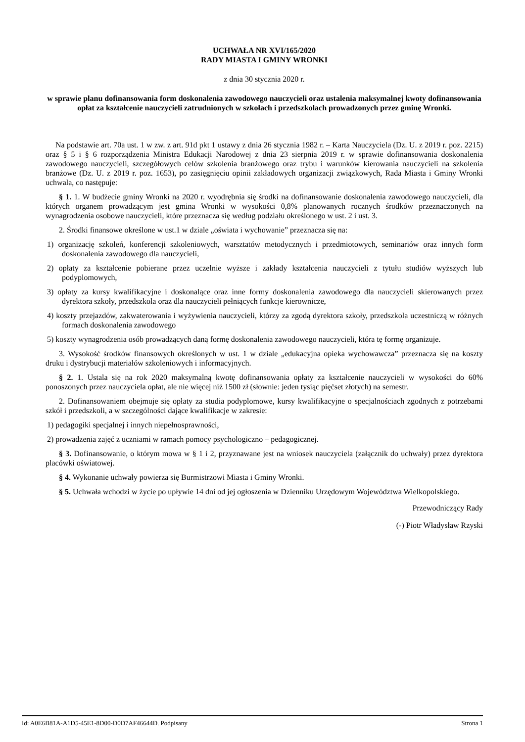UCHWAŁA NR XVI/165/2020
RADY MIASTA I GMINY WRONKI
z dnia 30 stycznia 2020 r.
w sprawie planu dofinansowania form doskonalenia zawodowego nauczycieli oraz ustalenia maksymalnej kwoty dofinansowania opłat za kształcenie nauczycieli zatrudnionych w szkołach i przedszkolach prowadzonych przez gminę Wronki.
Na podstawie art. 70a ust. 1 w zw. z art. 91d pkt 1 ustawy z dnia 26 stycznia 1982 r. – Karta Nauczyciela (Dz. U. z 2019 r. poz. 2215) oraz § 5 i § 6 rozporządzenia Ministra Edukacji Narodowej z dnia 23 sierpnia 2019 r. w sprawie dofinansowania doskonalenia zawodowego nauczycieli, szczegółowych celów szkolenia branżowego oraz trybu i warunków kierowania nauczycieli na szkolenia branżowe (Dz. U. z 2019 r. poz. 1653), po zasięgnięciu opinii zakładowych organizacji związkowych, Rada Miasta i Gminy Wronki uchwala, co następuje:
§ 1. 1. W budżecie gminy Wronki na 2020 r. wyodrębnia się środki na dofinansowanie doskonalenia zawodowego nauczycieli, dla których organem prowadzącym jest gmina Wronki w wysokości 0,8% planowanych rocznych środków przeznaczonych na wynagrodzenia osobowe nauczycieli, które przeznacza się według podziału określonego w ust. 2 i ust. 3.
2. Środki finansowe określone w ust.1 w dziale „oświata i wychowanie” przeznacza się na:
1) organizację szkoleń, konferencji szkoleniowych, warsztatów metodycznych i przedmiotowych, seminariów oraz innych form doskonalenia zawodowego dla nauczycieli,
2) opłaty za kształcenie pobierane przez uczelnie wyższe i zakłady kształcenia nauczycieli z tytułu studiów wyższych lub podyplomowych,
3) opłaty za kursy kwalifikacyjne i doskonalące oraz inne formy doskonalenia zawodowego dla nauczycieli skierowanych przez dyrektora szkoły, przedszkola oraz dla nauczycieli pełniących funkcje kierownicze,
4) koszty przejazdów, zakwaterowania i wyżywienia nauczycieli, którzy za zgodą dyrektora szkoły, przedszkola uczestniczą w różnych formach doskonalenia zawodowego
5) koszty wynagrodzenia osób prowadzących daną formę doskonalenia zawodowego nauczycieli, która tę formę organizuje.
3. Wysokość środków finansowych określonych w ust. 1 w dziale „edukacyjna opieka wychowawcza” przeznacza się na koszty druku i dystrybucji materiałów szkoleniowych i informacyjnych.
§ 2. 1. Ustala się na rok 2020 maksymalną kwotę dofinansowania opłaty za kształcenie nauczycieli w wysokości do 60% ponoszonych przez nauczyciela opłat, ale nie więcej niż 1500 zł (słownie: jeden tysiąc pięćset złotych) na semestr.
2. Dofinansowaniem obejmuje się opłaty za studia podyplomowe, kursy kwalifikacyjne o specjalnościach zgodnych z potrzebami szkół i przedszkoli, a w szczególności dające kwalifikacje w zakresie:
1) pedagogiki specjalnej i innych niepełnosprawności,
2) prowadzenia zajęć z uczniami w ramach pomocy psychologiczno – pedagogicznej.
§ 3. Dofinansowanie, o którym mowa w § 1 i 2, przyznawane jest na wniosek nauczyciela (załącznik do uchwały) przez dyrektora placówki oświatowej.
§ 4. Wykonanie uchwały powierza się Burmistrzowi Miasta i Gminy Wronki.
§ 5. Uchwała wchodzi w życie po upływie 14 dni od jej ogłoszenia w Dzienniku Urzędowym Województwa Wielkopolskiego.
Przewodniczący Rady
(-) Piotr Władysław Rzyski
Id: A0E6B81A-A1D5-45E1-8D00-D0D7AF46644D. Podpisany Strona 1